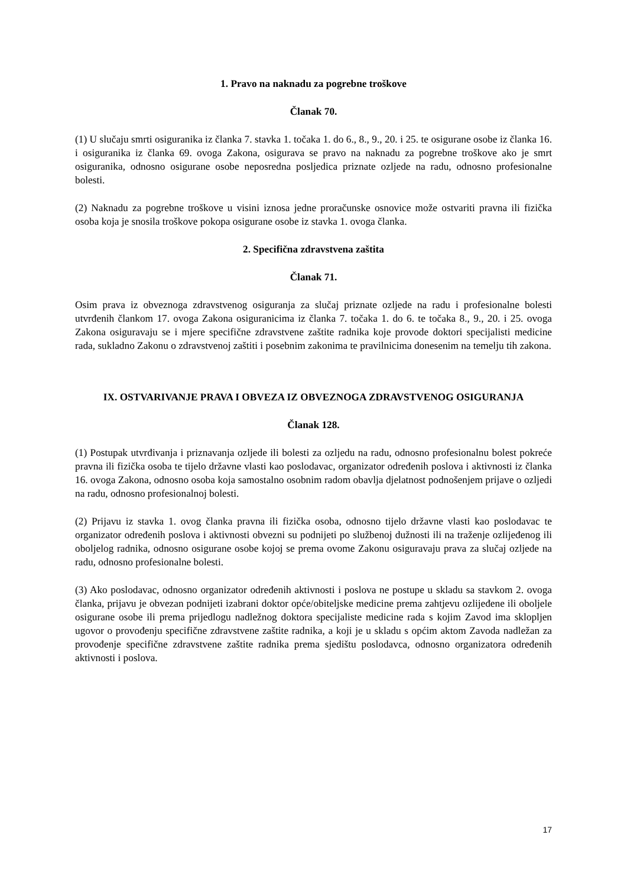1. Pravo na naknadu za pogrebne troškove
Članak 70.
(1) U slučaju smrti osiguranika iz članka 7. stavka 1. točaka 1. do 6., 8., 9., 20. i 25. te osigurane osobe iz članka 16. i osiguranika iz članka 69. ovoga Zakona, osigurava se pravo na naknadu za pogrebne troškove ako je smrt osiguranika, odnosno osigurane osobe neposredna posljedica priznate ozljede na radu, odnosno profesionalne bolesti.
(2) Naknadu za pogrebne troškove u visini iznosa jedne proračunske osnovice može ostvariti pravna ili fizička osoba koja je snosila troškove pokopa osigurane osobe iz stavka 1. ovoga članka.
2. Specifična zdravstvena zaštita
Članak 71.
Osim prava iz obveznoga zdravstvenog osiguranja za slučaj priznate ozljede na radu i profesionalne bolesti utvrđenih člankom 17. ovoga Zakona osiguranicima iz članka 7. točaka 1. do 6. te točaka 8., 9., 20. i 25. ovoga Zakona osiguravaju se i mjere specifične zdravstvene zaštite radnika koje provode doktori specijalisti medicine rada, sukladno Zakonu o zdravstvenoj zaštiti i posebnim zakonima te pravilnicima donesenim na temelju tih zakona.
IX. OSTVARIVANJE PRAVA I OBVEZA IZ OBVEZNOGA ZDRAVSTVENOG OSIGURANJA
Članak 128.
(1) Postupak utvrđivanja i priznavanja ozljede ili bolesti za ozljedu na radu, odnosno profesionalnu bolest pokreće pravna ili fizička osoba te tijelo državne vlasti kao poslodavac, organizator određenih poslova i aktivnosti iz članka 16. ovoga Zakona, odnosno osoba koja samostalno osobnim radom obavlja djelatnost podnošenjem prijave o ozljedi na radu, odnosno profesionalnoj bolesti.
(2) Prijavu iz stavka 1. ovog članka pravna ili fizička osoba, odnosno tijelo državne vlasti kao poslodavac te organizator određenih poslova i aktivnosti obvezni su podnijeti po službenoj dužnosti ili na traženje ozlijeđenog ili oboljelog radnika, odnosno osigurane osobe kojoj se prema ovome Zakonu osiguravaju prava za slučaj ozljede na radu, odnosno profesionalne bolesti.
(3) Ako poslodavac, odnosno organizator određenih aktivnosti i poslova ne postupe u skladu sa stavkom 2. ovoga članka, prijavu je obvezan podnijeti izabrani doktor opće/obiteljske medicine prema zahtjevu ozlijeđene ili oboljele osigurane osobe ili prema prijedlogu nadležnog doktora specijaliste medicine rada s kojim Zavod ima sklopljen ugovor o provođenju specifične zdravstvene zaštite radnika, a koji je u skladu s općim aktom Zavoda nadležan za provođenje specifične zdravstvene zaštite radnika prema sjedištu poslodavca, odnosno organizatora određenih aktivnosti i poslova.
17